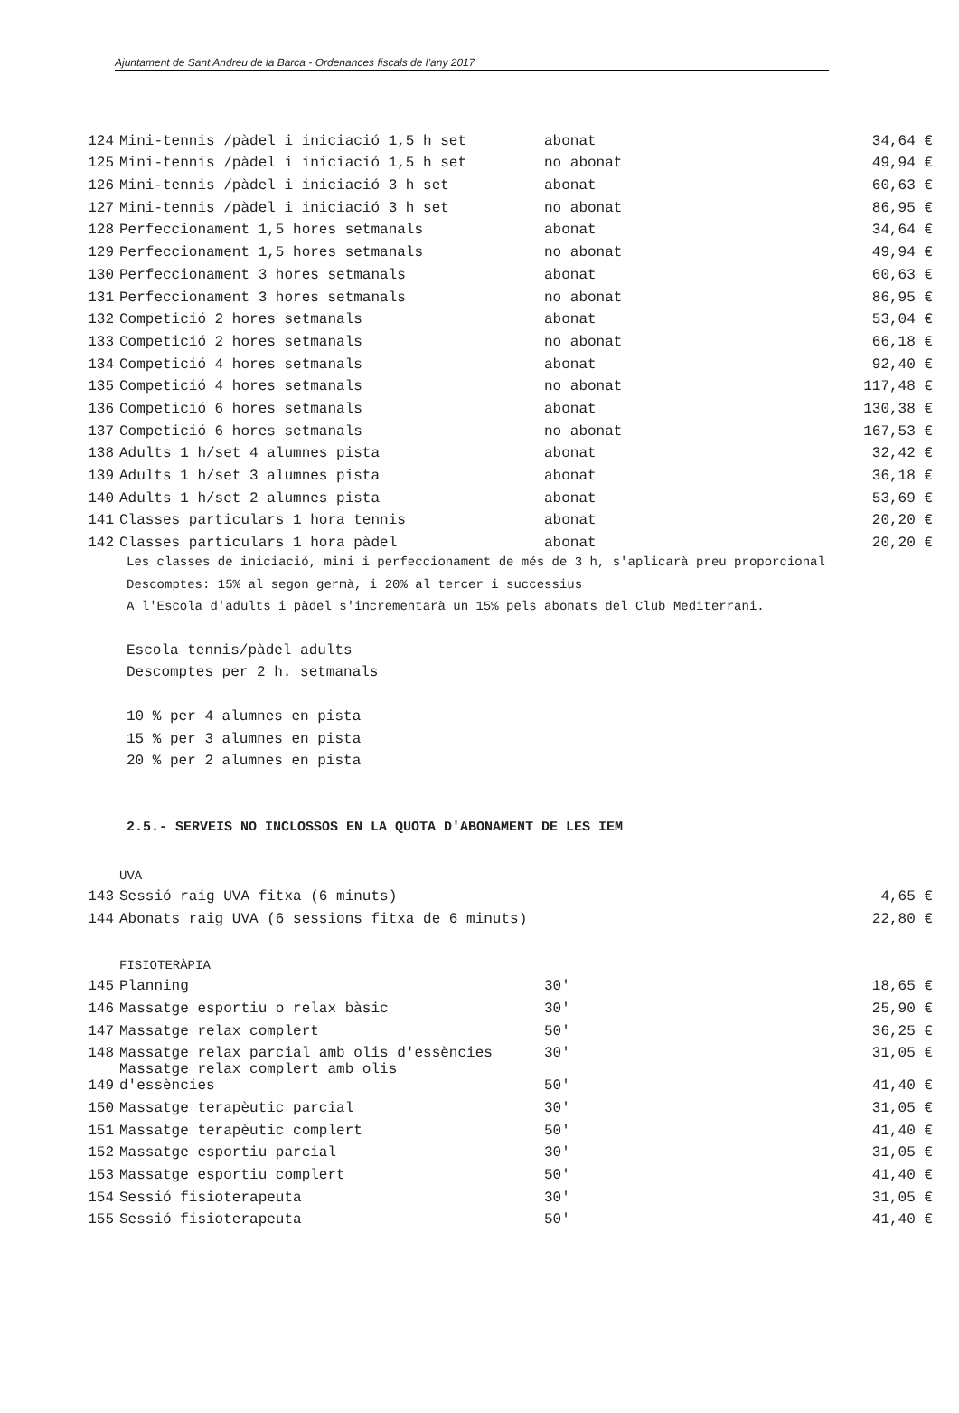Ajuntament de Sant Andreu de la Barca - Ordenances fiscals de l’any 2017
| 124 | Mini-tennis /pàdel i iniciació 1,5 h set | abonat | 34,64 € |
| 125 | Mini-tennis /pàdel i iniciació 1,5 h set | no abonat | 49,94 € |
| 126 | Mini-tennis /pàdel i iniciació 3 h set | abonat | 60,63 € |
| 127 | Mini-tennis /pàdel i iniciació 3 h set | no abonat | 86,95 € |
| 128 | Perfeccionament 1,5 hores setmanals | abonat | 34,64 € |
| 129 | Perfeccionament 1,5 hores setmanals | no abonat | 49,94 € |
| 130 | Perfeccionament 3 hores setmanals | abonat | 60,63 € |
| 131 | Perfeccionament 3 hores setmanals | no abonat | 86,95 € |
| 132 | Competició 2 hores setmanals | abonat | 53,04 € |
| 133 | Competició 2 hores setmanals | no abonat | 66,18 € |
| 134 | Competició 4 hores setmanals | abonat | 92,40 € |
| 135 | Competició 4 hores setmanals | no abonat | 117,48 € |
| 136 | Competició 6 hores setmanals | abonat | 130,38 € |
| 137 | Competició 6 hores setmanals | no abonat | 167,53 € |
| 138 | Adults 1 h/set 4 alumnes pista | abonat | 32,42 € |
| 139 | Adults 1 h/set 3 alumnes pista | abonat | 36,18 € |
| 140 | Adults 1 h/set 2 alumnes pista | abonat | 53,69 € |
| 141 | Classes particulars 1 hora tennis | abonat | 20,20 € |
| 142 | Classes particulars 1 hora pàdel | abonat | 20,20 € |
Les classes de iniciació, mini i perfeccionament de més de 3 h, s'aplicarà preu proporcional
Descomptes: 15% al segon germà, i 20% al tercer i successius
A l'Escola d'adults i pàdel s'incrementarà un 15% pels abonats del Club Mediterrani.
Escola tennis/pàdel adults
Descomptes per 2 h. setmanals
10 % per 4 alumnes en pista
15 % per 3 alumnes en pista
20 % per 2 alumnes en pista
2.5.- SERVEIS NO INCLOSSOS EN LA QUOTA D'ABONAMENT DE LES IEM
| | UVA | | |
| 143 | Sessió raig UVA fitxa (6 minuts) | | 4,65 € |
| 144 | Abonats raig UVA (6 sessions fitxa de 6 minuts) | | 22,80 € |
| | FISIOTERÀPIA | | |
| 145 | Planning | 30' | 18,65 € |
| 146 | Massatge esportiu o relax bàsic | 30' | 25,90 € |
| 147 | Massatge relax complert | 50' | 36,25 € |
| 148 | Massatge relax parcial amb olis d'essències | 30' | 31,05 € |
| 149 | Massatge relax complert amb olis d'essències | 50' | 41,40 € |
| 150 | Massatge terapèutic parcial | 30' | 31,05 € |
| 151 | Massatge terapèutic complert | 50' | 41,40 € |
| 152 | Massatge esportiu parcial | 30' | 31,05 € |
| 153 | Massatge esportiu complert | 50' | 41,40 € |
| 154 | Sessió fisioterapeuta | 30' | 31,05 € |
| 155 | Sessió fisioterapeuta | 50' | 41,40 € |